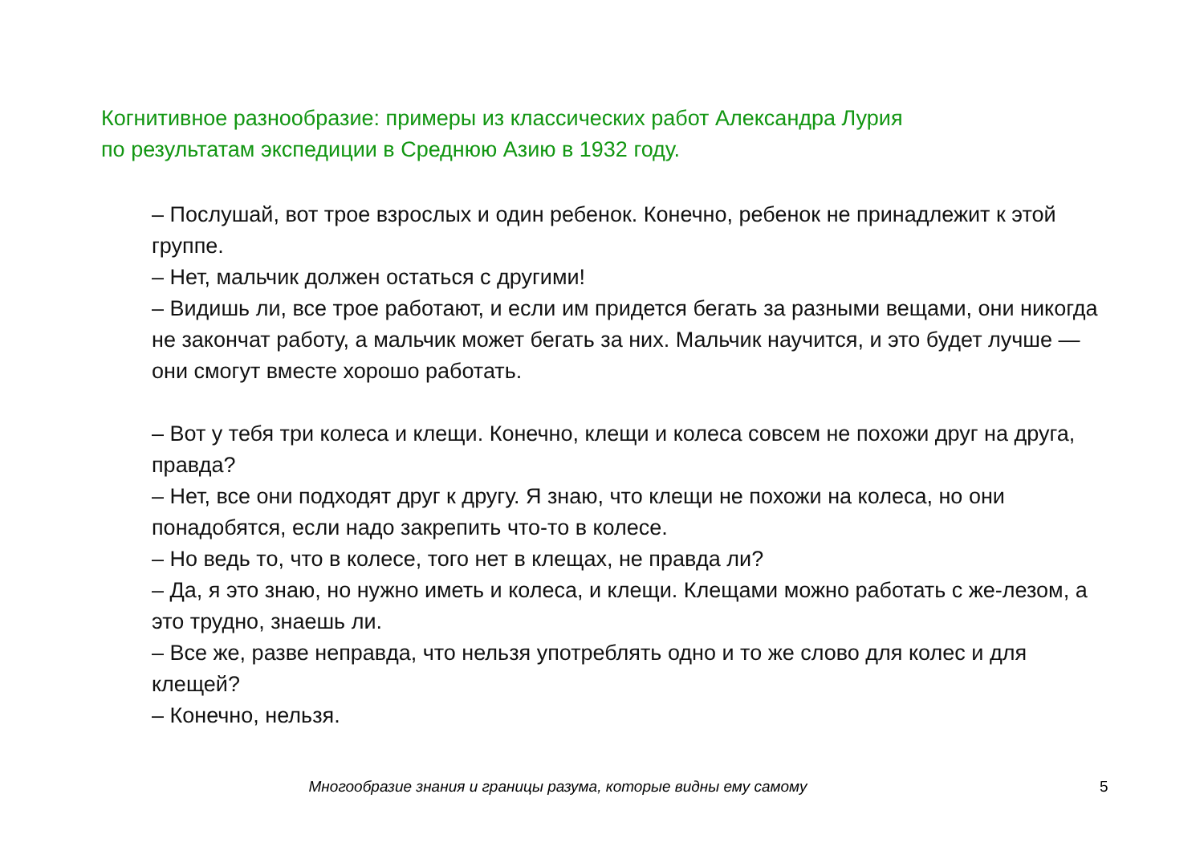Когнитивное разнообразие: примеры из классических работ Александра Лурия
по результатам экспедиции в Среднюю Азию в 1932 году.
– Послушай, вот трое взрослых и один ребенок. Конечно, ребенок не принадлежит к этой группе.
– Нет, мальчик должен остаться с другими!
– Видишь ли, все трое работают, и если им придется бегать за разными вещами, они никогда не закончат работу, а мальчик может бегать за них. Мальчик научится, и это будет лучше — они смогут вместе хорошо работать.
– Вот у тебя три колеса и клещи. Конечно, клещи и колеса совсем не похожи друг на друга, правда?
– Нет, все они подходят друг к другу. Я знаю, что клещи не похожи на колеса, но они понадобятся, если надо закрепить что-то в колесе.
– Но ведь то, что в колесе, того нет в клещах, не правда ли?
– Да, я это знаю, но нужно иметь и колеса, и клещи. Клещами можно работать с же-лезом, а это трудно, знаешь ли.
– Все же, разве неправда, что нельзя употреблять одно и то же слово для колес и для клещей?
– Конечно, нельзя.
Многообразие знания и границы разума, которые видны ему самому 5